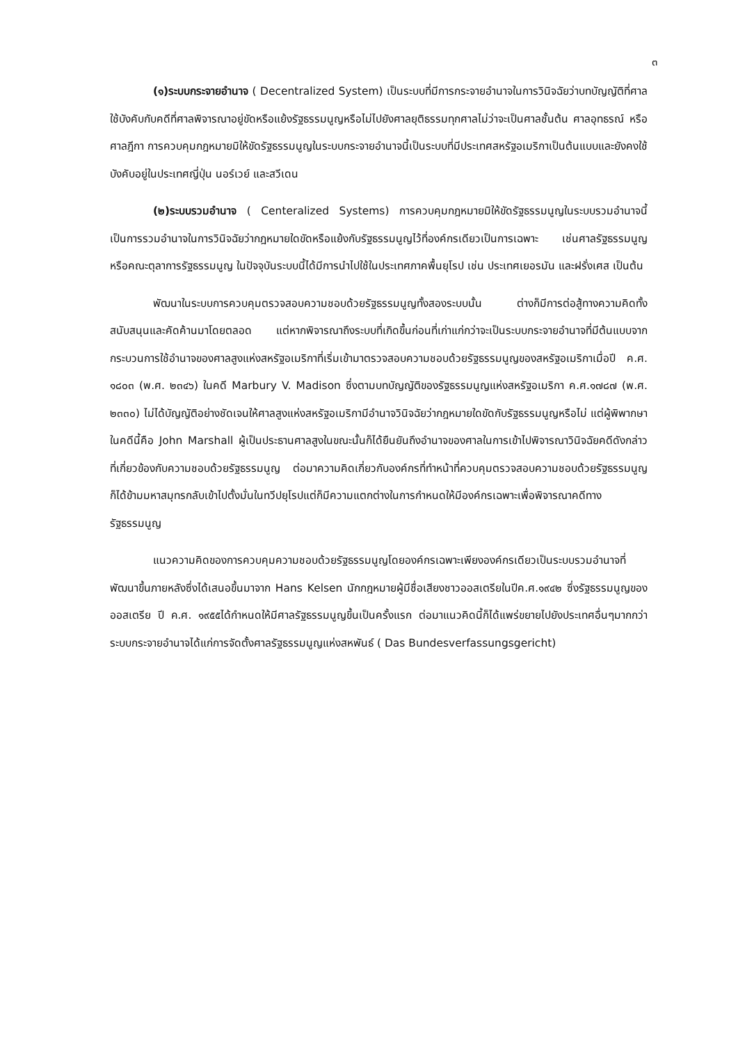๓
(๑)ระบบกระจายอำนาจ ( Decentralized System) เป็นระบบที่มีการกระจายอำนาจในการวินิจฉัยว่าบทบัญญัติที่ศาลใช้บังคับกับคดีที่ศาลพิจารณาอยู่ขัดหรือแย้งรัฐธรรมนูญหรือไม่ไปยังศาลยุติธรรมทุกศาลไม่ว่าจะเป็นศาลชั้นต้น ศาลอุทธรณ์ หรือศาลฎีกา การควบคุมกฎหมายมิให้ขัดรัฐธรรมนูญในระบบกระจายอำนาจนี้เป็นระบบที่มีประเทศสหรัฐอเมริกาเป็นต้นแบบและยังคงใช้บังคับอยู่ในประเทศญี่ปุ่น นอร์เวย์ และสวีเดน
(๒)ระบบรวมอำนาจ ( Centeralized Systems) การควบคุมกฎหมายมิให้ขัดรัฐธรรมนูญในระบบรวมอำนาจนี้เป็นการรวมอำนาจในการวินิจฉัยว่ากฎหมายใดขัดหรือแย้งกับรัฐธรรมนูญไว้ที่องค์กรเดียวเป็นการเฉพาะ เช่นศาลรัฐธรรมนูญ หรือคณะตุลาการรัฐธรรมนูญ ในปัจจุบันระบบนี้ได้มีการนำไปใช้ในประเทศภาคพื้นยุโรป เช่น ประเทศเยอรมัน และฝรั่งเศส เป็นต้น
พัฒนาในระบบการควบคุมตรวจสอบความชอบด้วยรัฐธรรมนูญทั้งสองระบบนั้น ต่างก็มีการต่อสู้ทางความคิดทั้งสนับสนุนและคัดค้านมาโดยตลอด แต่หากพิจารณาถึงระบบที่เกิดขึ้นก่อนที่เก่าแก่กว่าจะเป็นระบบกระจายอำนาจที่มีต้นแบบจากกระบวนการใช้อำนาจของศาลสูงแห่งสหรัฐอเมริกาที่เริ่มเข้ามาตรวจสอบความชอบด้วยรัฐธรรมนูญของสหรัฐอเมริกาเมื่อปี ค.ศ. ๑๘๐๓ (พ.ศ. ๒๓๔๖) ในคดี Marbury V. Madison ซึ่งตามบทบัญญัติของรัฐธรรมนูญแห่งสหรัฐอเมริกา ค.ศ.๑๗๘๗ (พ.ศ. ๒๓๓๐) ไม่ได้บัญญัติอย่างชัดเจนให้ศาลสูงแห่งสหรัฐอเมริกามีอำนาจวินิจฉัยว่ากฎหมายใดขัดกับรัฐธรรมนูญหรือไม่ แต่ผู้พิพากษาในคดีนี้คือ John Marshall ผู้เป็นประธานศาลสูงในขณะนั้นก็ได้ยืนยันถึงอำนาจของศาลในการเข้าไปพิจารณาวินิจฉัยคดีดังกล่าวที่เกี่ยวข้องกับความชอบด้วยรัฐธรรมนูญ ต่อมาความคิดเกี่ยวกับองค์กรที่ทำหน้าที่ควบคุมตรวจสอบความชอบด้วยรัฐธรรมนูญก็ได้ข้ามมหาสมุทรกลับเข้าไปตั้งมั่นในทวีปยุโรปแต่ก็มีความแตกต่างในการกำหนดให้มีองค์กรเฉพาะเพื่อพิจารณาคดีทางรัฐธรรมนูญ
แนวความคิดของการควบคุมความชอบด้วยรัฐธรรมนูญโดยองค์กรเฉพาะเพียงองค์กรเดียวเป็นระบบรวมอำนาจที่พัฒนาขึ้นภายหลังซึ่งได้เสนอขึ้นมาจาก Hans Kelsen นักกฎหมายผู้มีชื่อเสียงชาวออสเตรียในปีค.ศ.๑๙๔๒ ซึ่งรัฐธรรมนูญของออสเตรีย ปี ค.ศ. ๑๙๕๕ได้กำหนดให้มีศาลรัฐธรรมนูญขึ้นเป็นครั้งแรก ต่อมาแนวคิดนี้ก็ได้แพร่ขยายไปยังประเทศอื่นๆมากกว่าระบบกระจายอำนาจได้แก่การจัดตั้งศาลรัฐธรรมนูญแห่งสหพันธ์ ( Das Bundesverfassungsgericht)